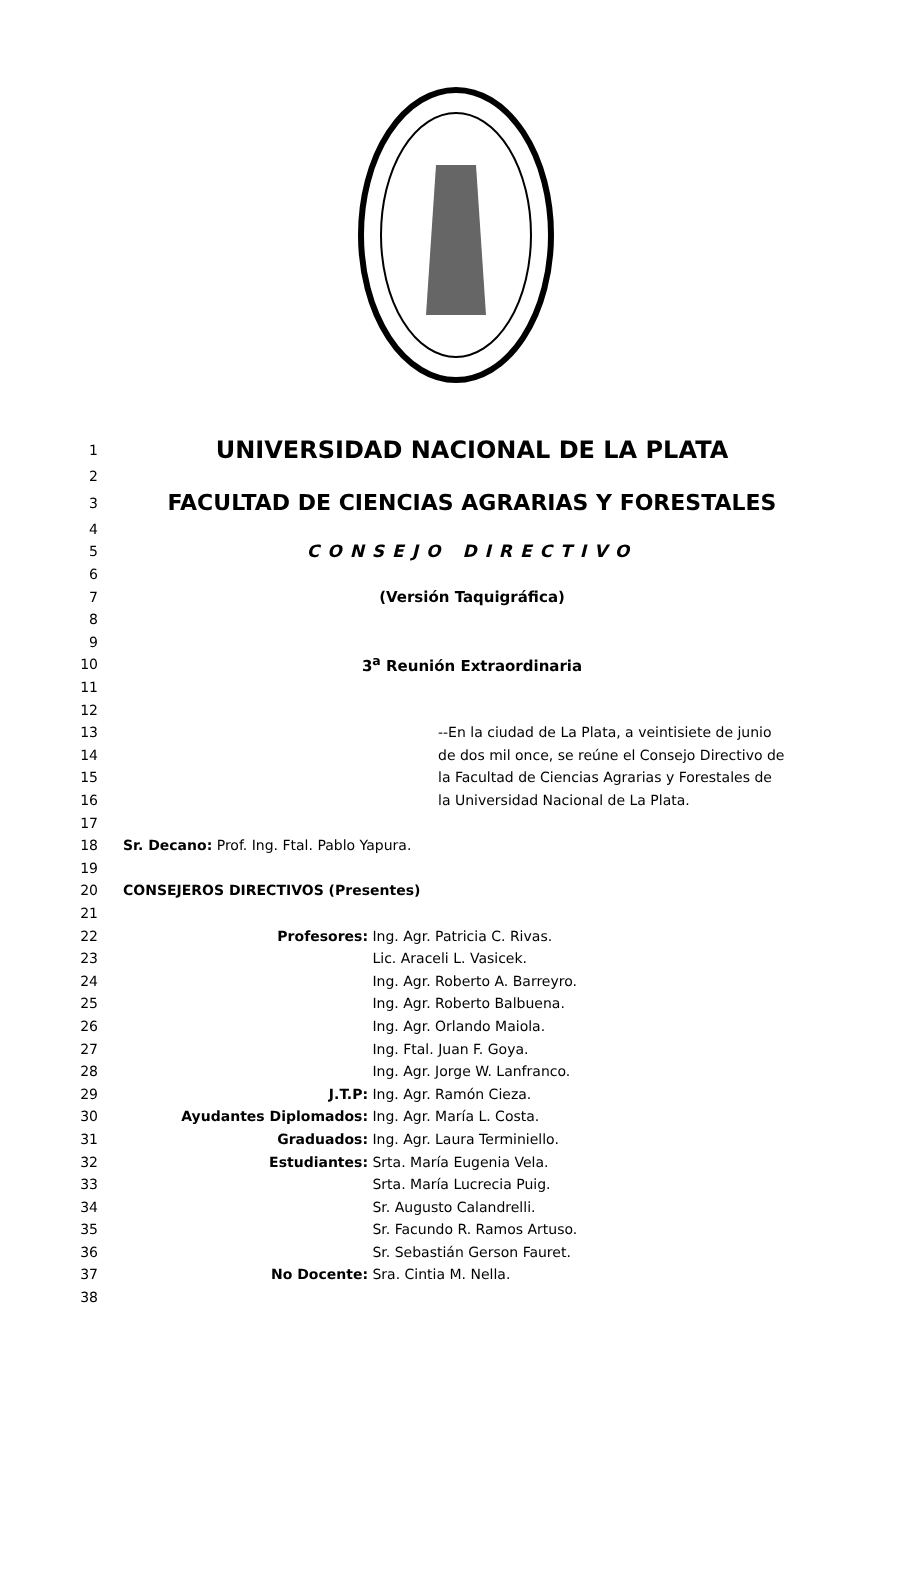1 UNIVERSIDAD NACIONAL DE LA PLATA
2
3 FACULTAD DE CIENCIAS AGRARIAS Y FORESTALES
4
5 CONSEJO DIRECTIVO
6
7 (Versión Taquigráfica)
8
9
10 3<sup>a</sup> Reunión Extraordinaria
11
12
13 --En la ciudad de La Plata, a veintisiete de junio
14 de dos mil once, se reúne el Consejo Directivo de
15 la Facultad de Ciencias Agrarias y Forestales de
16 la Universidad Nacional de La Plata.
17
18 Sr. Decano: Prof. Ing. Ftal. Pablo Yapura.
19
20 CONSEJEROS DIRECTIVOS (Presentes)
21
22 Profesores: Ing. Agr. Patricia C. Rivas.
23 Lic. Araceli L. Vasicek.
24 Ing. Agr. Roberto A. Barreyro.
25 Ing. Agr. Roberto Balbuena.
26 Ing. Agr. Orlando Maiola.
27 Ing. Ftal. Juan F. Goya.
28 Ing. Agr. Jorge W. Lanfranco.
29 J.T.P: Ing. Agr. Ramón Cieza.
30 Ayudantes Diplomados: Ing. Agr. María L. Costa.
31 Graduados: Ing. Agr. Laura Terminiello.
32 Estudiantes: Srta. María Eugenia Vela.
33 Srta. María Lucrecia Puig.
34 Sr. Augusto Calandrelli.
35 Sr. Facundo R. Ramos Artuso.
36 Sr. Sebastián Gerson Fauret.
37 No Docente: Sra. Cintia M. Nella.
38